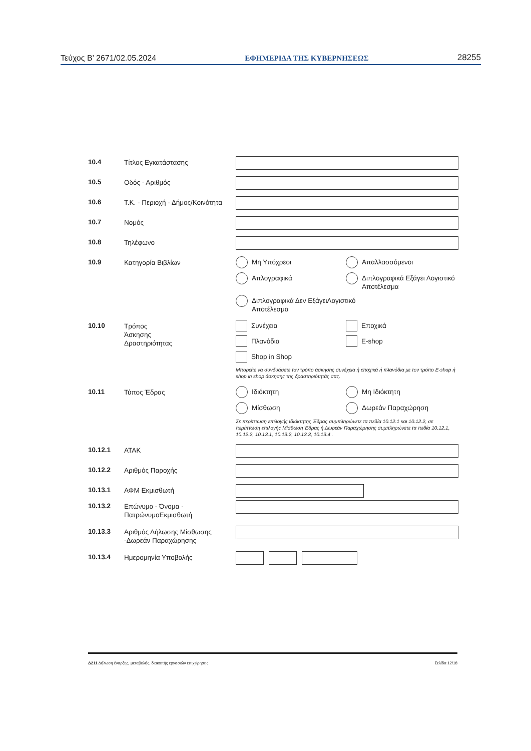Τεύχος Β’ 2671/02.05.2024 ΕΦΗΜΕΡΙΔΑ ΤΗΣ ΚΥΒΕΡΝΗΣΕΩΣ 28255
10.4
Τίτλος Εγκατάστασης
10.5
Οδός - Αριθμός
10.6
Τ.Κ. - Περιοχή - Δήμος/Κοινότητα
10.7
Νομός
10.8
Τηλέφωνο
10.9
Κατηγορία Βιβλίων Μη Υπόχρεοι
Απαλλασσόμενοι
Απλογραφικά
Διπλογραφικά Εξάγει Λογιστικό Αποτέλεσμα
Διπλογραφικά Δεν ΕξάγειΛογιστικό
Αποτέλεσμα
10.10
Τρόπος
Άσκησης
Δραστηριότητας
Συνέχεια
Εποχικά
Πλανόδια
E-shop
Shop in Shop
Μπορείτε να συνδυάσετε τον τρόπο άσκησης συνέχεια ή εποχικά ή πλανόδια με τον τρόπο E-shop ή shop in shop άσκησης της δραστηριότητάς σας.
10.11
Τύπος Έδρας Ιδιόκτητη
Μη Ιδιόκτητη
Μίσθωση
Δωρεάν Παραχώρηση
Σε περίπτωση επιλογής Ιδιόκτητης Έδρας συμπληρώνετε τα πεδία 10.12.1 και 10.12.2, σε περίπτωση επιλογής Μίσθωση Έδρας ή Δωρεάν Παραχώρησης συμπληρώνετε τα πεδία 10.12.1, 10.12.2, 10.13.1, 10.13.2, 10.13.3, 10.13.4 .
10.12.1
ΑΤΑΚ
10.12.2
Αριθμός Παροχής
10.13.1
ΑΦΜ Εκμισθωτή
10.13.2
Επώνυμο - Όνομα -
ΠατρώνυμοΕκμισθωτή
10.13.3
Αριθμός Δήλωσης Μίσθωσης
-Δωρεάν Παραχώρησης
10.13.4
Ημερομηνία Υποβολής
Δ211 Δήλωση έναρξης, μεταβολής, διακοπής εργασιών επιχείρησης Σελίδα 12/18